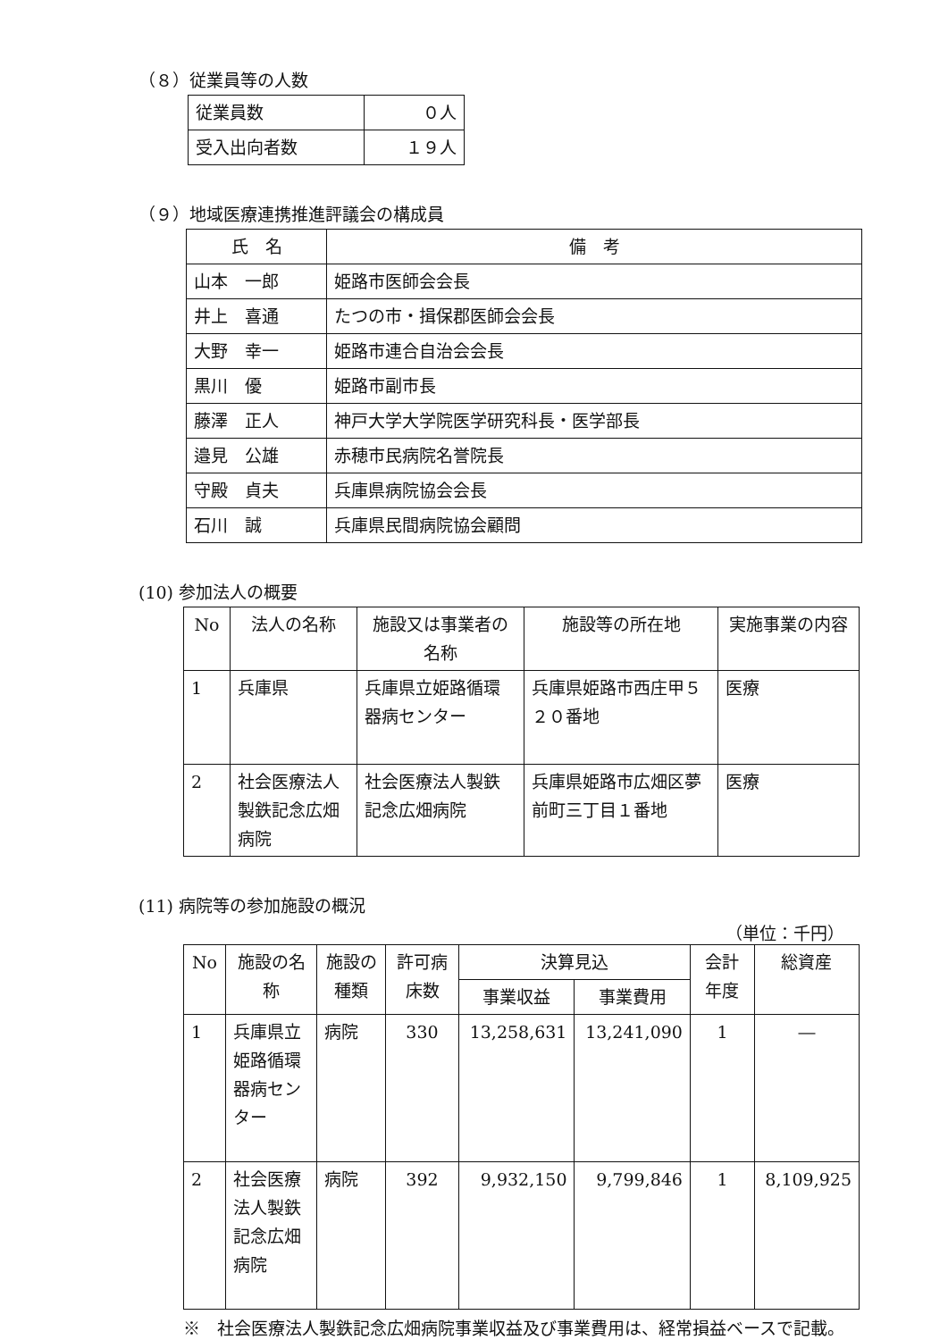（８）従業員等の人数
| 従業員数 | ０人 |
| 受入出向者数 | １９人 |
（９）地域医療連携推進評議会の構成員
| 氏 名 | 備 考 |
| --- | --- |
| 山本 一郎 | 姫路市医師会会長 |
| 井上 喜通 | たつの市・揖保郡医師会会長 |
| 大野 幸一 | 姫路市連合自治会会長 |
| 黒川 優 | 姫路市副市長 |
| 藤澤 正人 | 神戸大学大学院医学研究科長・医学部長 |
| 邉見 公雄 | 赤穂市民病院名誉院長 |
| 守殿 貞夫 | 兵庫県病院協会会長 |
| 石川 誠 | 兵庫県民間病院協会顧問 |
(10) 参加法人の概要
| No | 法人の名称 | 施設又は事業者の名称 | 施設等の所在地 | 実施事業の内容 |
| --- | --- | --- | --- | --- |
| 1 | 兵庫県 | 兵庫県立姫路循環器病センター | 兵庫県姫路市西庄甲５２０番地 | 医療 |
| 2 | 社会医療法人製鉄記念広畑病院 | 社会医療法人製鉄記念広畑病院 | 兵庫県姫路市広畑区夢前町三丁目１番地 | 医療 |
(11) 病院等の参加施設の概況
（単位：千円）
| No | 施設の名称 | 施設の種類 | 許可病床数 | 決算見込 | | 会計年度 | 総資産 |
| --- | --- | --- | --- | --- | --- | --- | --- |
| | | | | 事業収益 | 事業費用 | | |
| 1 | 兵庫県立姫路循環器病センター | 病院 | 330 | 13,258,631 | 13,241,090 | 1 | ― |
| 2 | 社会医療法人製鉄記念広畑病院 | 病院 | 392 | 9,932,150 | 9,799,846 | 1 | 8,109,925 |
※　社会医療法人製鉄記念広畑病院事業収益及び事業費用は、経常損益ベースで記載。